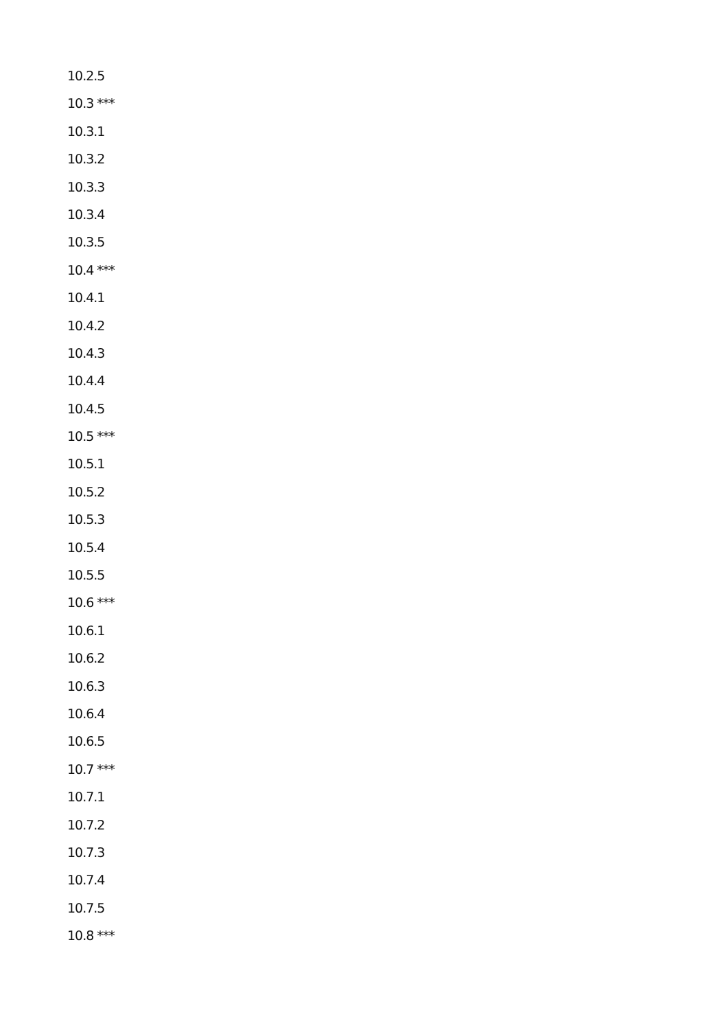10.2.5
10.3 ***
10.3.1
10.3.2
10.3.3
10.3.4
10.3.5
10.4 ***
10.4.1
10.4.2
10.4.3
10.4.4
10.4.5
10.5 ***
10.5.1
10.5.2
10.5.3
10.5.4
10.5.5
10.6 ***
10.6.1
10.6.2
10.6.3
10.6.4
10.6.5
10.7 ***
10.7.1
10.7.2
10.7.3
10.7.4
10.7.5
10.8 ***